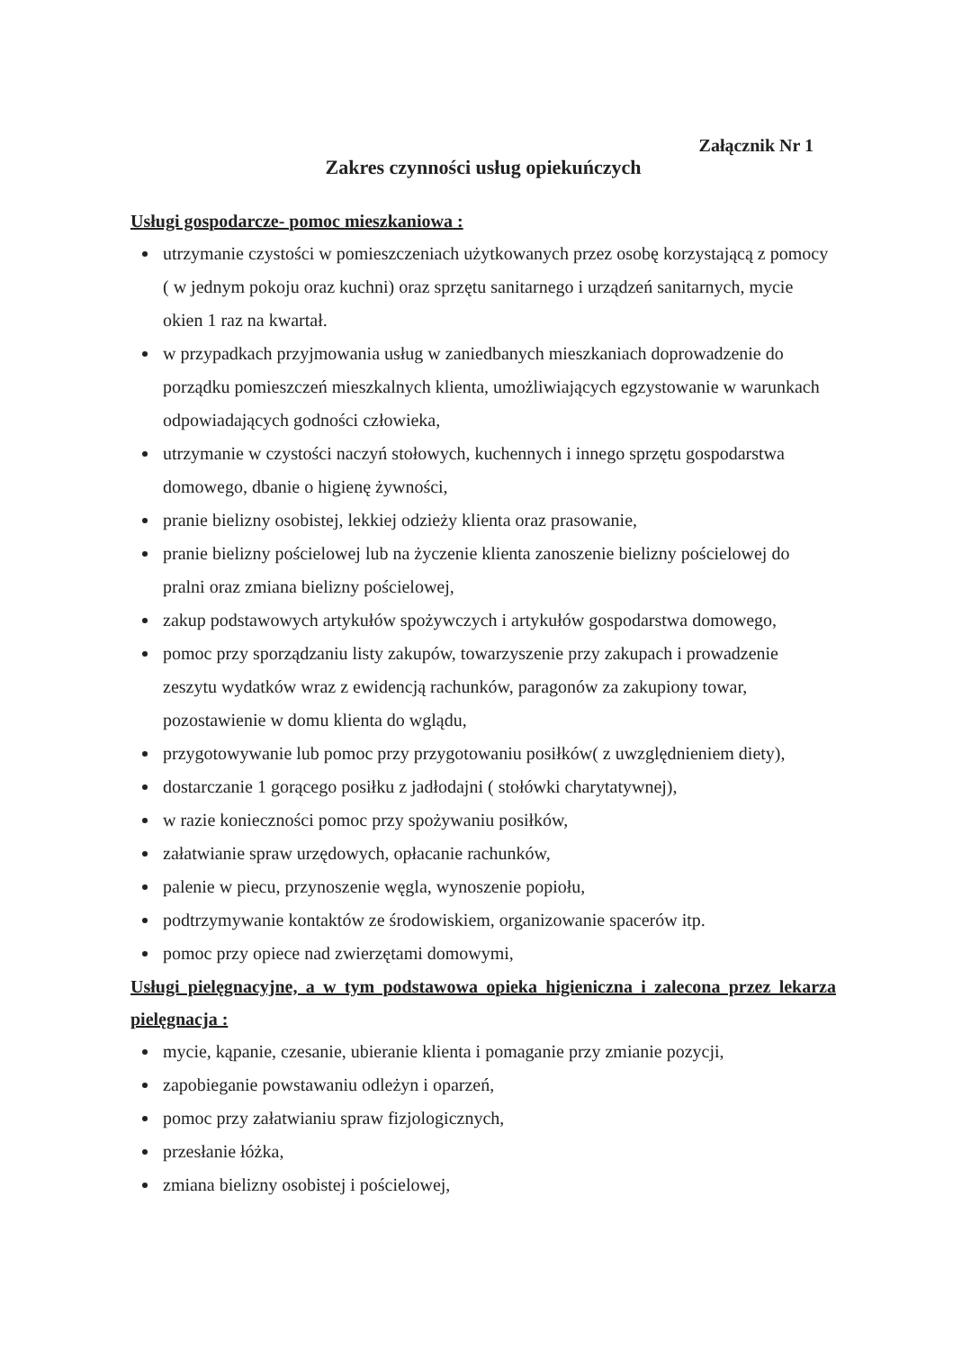Załącznik Nr 1
Zakres czynności usług opiekuńczych
Usługi gospodarcze- pomoc mieszkaniowa :
utrzymanie czystości w pomieszczeniach użytkowanych przez osobę korzystającą z pomocy ( w jednym pokoju oraz kuchni) oraz sprzętu sanitarnego i urządzeń sanitarnych, mycie okien 1 raz na kwartał.
w przypadkach przyjmowania usług w zaniedbanych mieszkaniach doprowadzenie do porządku pomieszczeń mieszkalnych klienta, umożliwiających egzystowanie w warunkach odpowiadających godności człowieka,
utrzymanie w czystości naczyń stołowych, kuchennych i innego sprzętu gospodarstwa domowego, dbanie o higienę żywności,
pranie bielizny osobistej, lekkiej odzieży klienta oraz prasowanie,
pranie bielizny pościelowej lub na życzenie klienta zanoszenie bielizny pościelowej do pralni oraz zmiana bielizny pościelowej,
zakup podstawowych artykułów spożywczych i artykułów gospodarstwa domowego,
pomoc przy sporządzaniu listy zakupów, towarzyszenie przy zakupach i prowadzenie zeszytu wydatków wraz z ewidencją rachunków, paragonów za zakupiony towar, pozostawienie w domu klienta do wglądu,
przygotowywanie lub pomoc przy przygotowaniu posiłków( z uwzględnieniem diety),
dostarczanie 1 gorącego posiłku z jadłodajni ( stołówki charytatywnej),
w razie konieczności pomoc przy spożywaniu posiłków,
załatwianie spraw urzędowych, opłacanie rachunków,
palenie w piecu, przynoszenie węgla, wynoszenie popiołu,
podtrzymywanie kontaktów ze środowiskiem, organizowanie spacerów itp.
pomoc przy opiece nad zwierzętami domowymi,
Usługi pielęgnacyjne, a w tym podstawowa opieka higieniczna i zalecona przez lekarza pielęgnacja :
mycie, kąpanie, czesanie, ubieranie klienta i pomaganie przy zmianie pozycji,
zapobieganie powstawaniu odleżyn i oparzeń,
pomoc przy załatwianiu spraw fizjologicznych,
przesłanie łóżka,
zmiana bielizny osobistej i pościelowej,